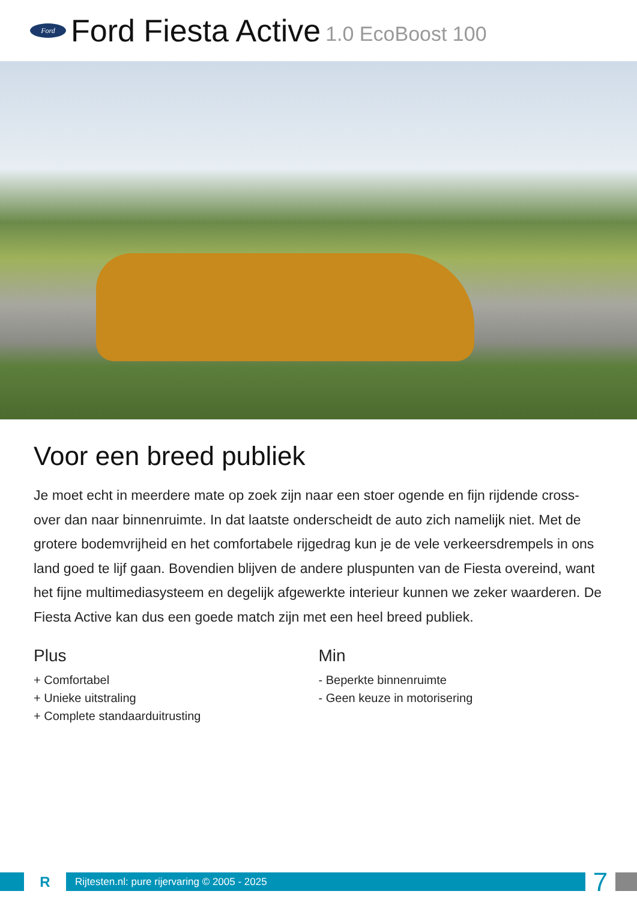Ford
Ford Fiesta Active 1.0 EcoBoost 100
Voor een breed publiek
Je moet echt in meerdere mate op zoek zijn naar een stoer ogende en fijn rijdende cross-over dan naar binnenruimte. In dat laatste onderscheidt de auto zich namelijk niet. Met de grotere bodemvrijheid en het comfortabele rijgedrag kun je de vele verkeersdrempels in ons land goed te lijf gaan. Bovendien blijven de andere pluspunten van de Fiesta overeind, want het fijne multimediasysteem en degelijk afgewerkte interieur kunnen we zeker waarderen. De Fiesta Active kan dus een goede match zijn met een heel breed publiek.
Plus
+ Comfortabel
+ Unieke uitstraling
+ Complete standaarduitrusting
Min
- Beperkte binnenruimte
- Geen keuze in motorisering
R
Rijtesten.nl: pure rijervaring © 2005 - 2025
7